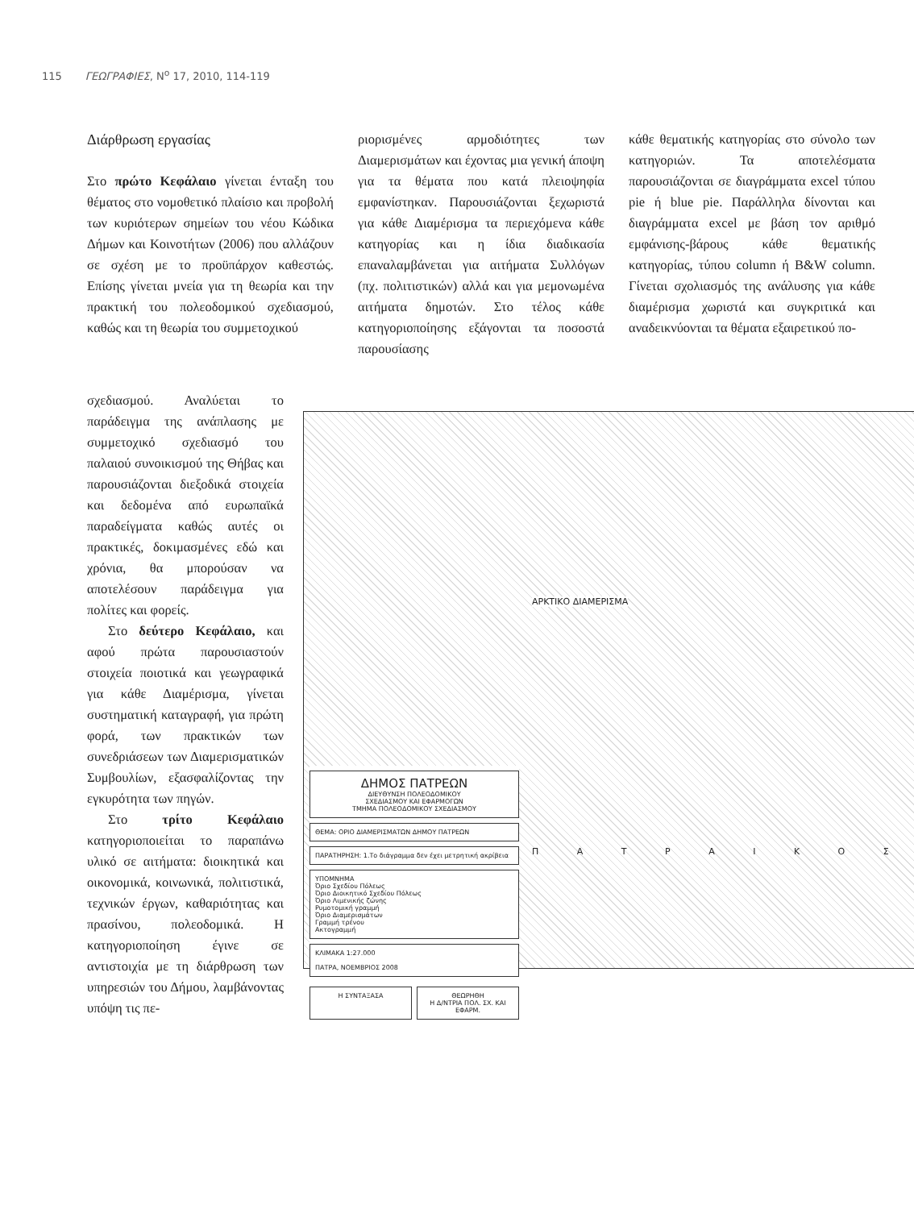115 ΓΕΩΓΡΑΦΙΕΣ, Ν<sup>ο</sup> 17, 2010, 114-119
Διάρθρωση εργασίας
Στο πρώτο Κεφάλαιο γίνεται ένταξη του θέματος στο νομοθετικό πλαίσιο και προβολή των κυριότερων σημείων του νέου Κώδικα Δήμων και Κοινοτήτων (2006) που αλλάζουν σε σχέση με το προϋπάρχον καθεστώς. Επίσης γίνεται μνεία για τη θεωρία και την πρακτική του πολεοδομικού σχεδιασμού, καθώς και τη θεωρία του συμμετοχικού
ριορισμένες αρμοδιότητες των Διαμερισμάτων και έχοντας μια γενική άποψη για τα θέματα που κατά πλειοψηφία εμφανίστηκαν. Παρουσιάζονται ξεχωριστά για κάθε Διαμέρισμα τα περιεχόμενα κάθε κατηγορίας και η ίδια διαδικασία επαναλαμβάνεται για αιτήματα Συλλόγων (πχ. πολιτιστικών) αλλά και για μεμονωμένα αιτήματα δημοτών. Στο τέλος κάθε κατηγοριοποίησης εξάγονται τα ποσοστά παρουσίασης
κάθε θεματικής κατηγορίας στο σύνολο των κατηγοριών. Τα αποτελέσματα παρουσιάζονται σε διαγράμματα excel τύπου pie ή blue pie. Παράλληλα δίνονται και διαγράμματα excel με βάση τον αριθμό εμφάνισης-βάρους κάθε θεματικής κατηγορίας, τύπου column ή B&W column. Γίνεται σχολιασμός της ανάλυσης για κάθε διαμέρισμα χωριστά και συγκριτικά και αναδεικνύονται τα θέματα εξαιρετικού πο-
σχεδιασμού. Αναλύεται το παράδειγμα της ανάπλασης με συμμετοχικό σχεδιασμό του παλαιού συνοικισμού της Θήβας και παρουσιάζονται διεξοδικά στοιχεία και δεδομένα από ευρωπαϊκά παραδείγματα καθώς αυτές οι πρακτικές, δοκιμασμένες εδώ και χρόνια, θα μπορούσαν να αποτελέσουν παράδειγμα για πολίτες και φορείς.
Στο δεύτερο Κεφάλαιο, και αφού πρώτα παρουσιαστούν στοιχεία ποιοτικά και γεωγραφικά για κάθε Διαμέρισμα, γίνεται συστηματική καταγραφή, για πρώτη φορά, των πρακτικών των συνεδριάσεων των Διαμερισματικών Συμβουλίων, εξασφαλίζοντας την εγκυρότητα των πηγών.
Στο τρίτο Κεφάλαιο κατηγοριοποιείται το παραπάνω υλικό σε αιτήματα: διοικητικά και οικονομικά, κοινωνικά, πολιτιστικά, τεχνικών έργων, καθαριότητας και πρασίνου, πολεοδομικά. Η κατηγοριοποίηση έγινε σε αντιστοιχία με τη διάρθρωση των υπηρεσιών του Δήμου, λαμβάνοντας υπόψη τις πε-
ΔΗΜΟΣ ΠΑΤΡΕΩΝ
ΔΙΕΥΘΥΝΣΗ ΠΟΛΕΟΔΟΜΙΚΟΥ
ΣΧΕΔΙΑΣΜΟΥ ΚΑΙ ΕΦΑΡΜΟΓΩΝ
ΤΜΗΜΑ ΠΟΛΕΟΔΟΜΙΚΟΥ ΣΧΕΔΙΑΣΜΟΥ
ΘΕΜΑ: ΟΡΙΟ ΔΙΑΜΕΡΙΣΜΑΤΩΝ ΔΗΜΟΥ ΠΑΤΡΕΩΝ
ΠΑΡΑΤΗΡΗΣΗ: 1.Το διάγραμμα δεν έχει μετρητική ακρίβεια
ΥΠΟΜΝΗΜΑ
Όριο Σχεδίου Πόλεως
Όριο Διοικητικό Σχεδίου Πόλεως
Όριο Λιμενικής ζώνης
Ρυμοτομική γραμμή
Όριο Διαμερισμάτων
Γραμμή τρένου
Ακτογραμμή
ΚΛΙΜΑΚΑ 1:27.000
ΠΑΤΡΑ, ΝΟΕΜΒΡΙΟΣ 2008
Η ΣΥΝΤΑΞΑΣΑ ΘΕΩΡΗΘΗ
Η Δ/ΝΤΡΙΑ ΠΟΛ. ΣΧ. ΚΑΙ ΕΦΑΡΜ.
ΑΡΚΤΙΚΟ ΔΙΑΜΕΡΙΣΜΑ
Π Α Τ Ρ Α Ι Κ Ο Σ